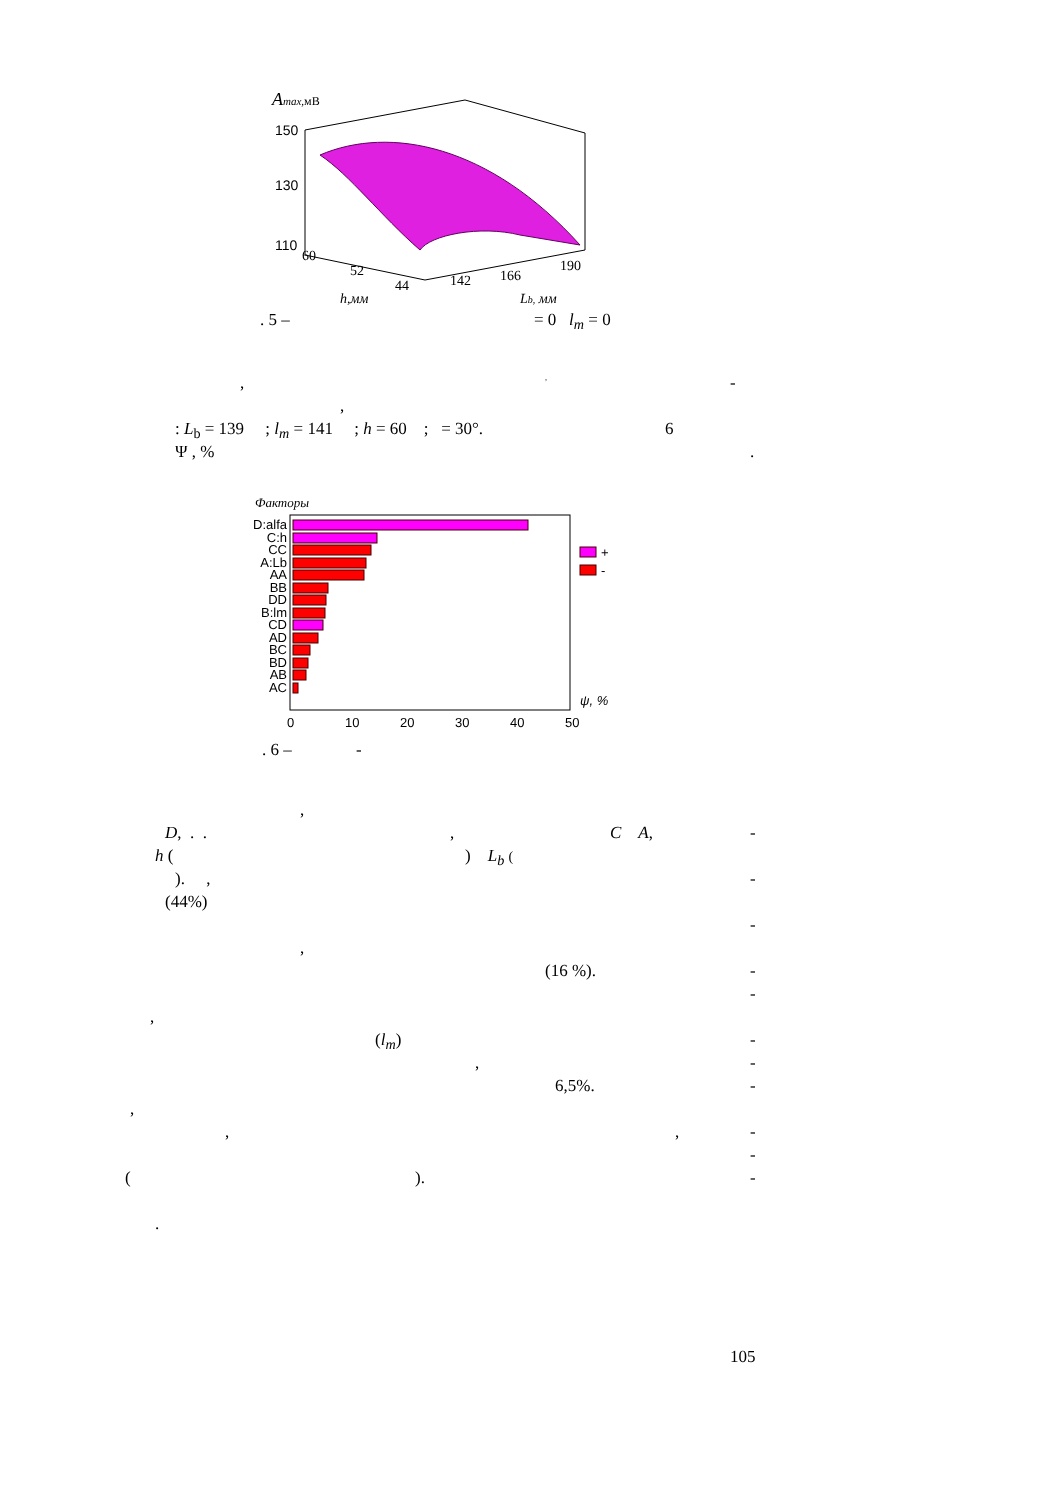Amax,мВ
150
130
110
60
52
44
142
166
190
h,мм
Lb, мм
. 5 – = 0 l<sub>m</sub> = 0
,, -
,
: L<sub>b</sub> = 139 ; l<sub>m</sub> = 141 ; h = 60 ; = 30°. 6
Ψ , %.
Факторы
D:alfa
C:h
CC
A:Lb
AA
BB
DD
B:lm
CD
AD
BC
BD
AB
AC
+
-
ψ, %
0
10
20
30
40
50
. 6 – -
,
D, . ., C A, -
h () L<sub>b</sub> (
). , -
(44%) -
, (16 %). - -
, (l<sub>m</sub>) -
, -
6,5%. -
, ,, - -
(). -
.
105